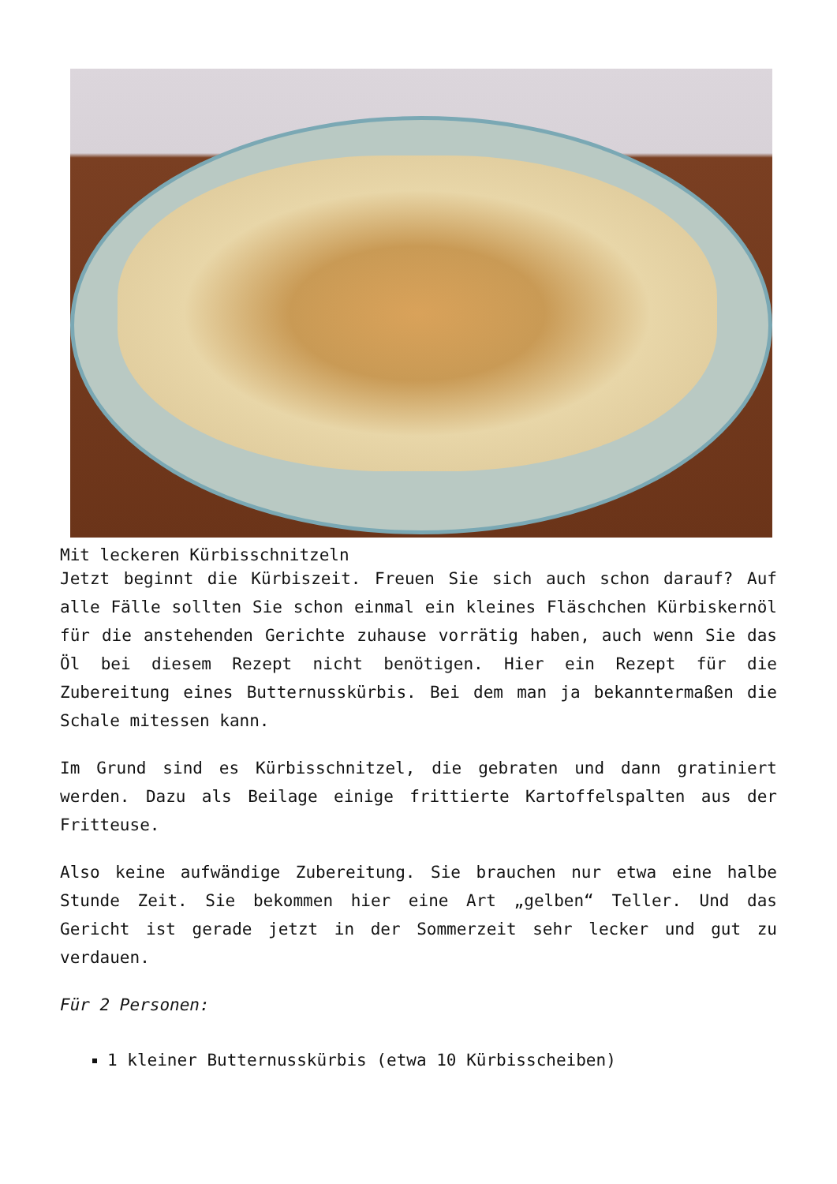Mit leckeren Kürbisschnitzeln
Jetzt beginnt die Kürbiszeit. Freuen Sie sich auch schon darauf? Auf alle Fälle sollten Sie schon einmal ein kleines Fläschchen Kürbiskernöl für die anstehenden Gerichte zuhause vorrätig haben, auch wenn Sie das Öl bei diesem Rezept nicht benötigen. Hier ein Rezept für die Zubereitung eines Butternusskürbis. Bei dem man ja bekanntermaßen die Schale mitessen kann.
Im Grund sind es Kürbisschnitzel, die gebraten und dann gratiniert werden. Dazu als Beilage einige frittierte Kartoffelspalten aus der Fritteuse.
Also keine aufwändige Zubereitung. Sie brauchen nur etwa eine halbe Stunde Zeit. Sie bekommen hier eine Art „gelben“ Teller. Und das Gericht ist gerade jetzt in der Sommerzeit sehr lecker und gut zu verdauen.
Für 2 Personen:
1 kleiner Butternusskürbis (etwa 10 Kürbisscheiben)